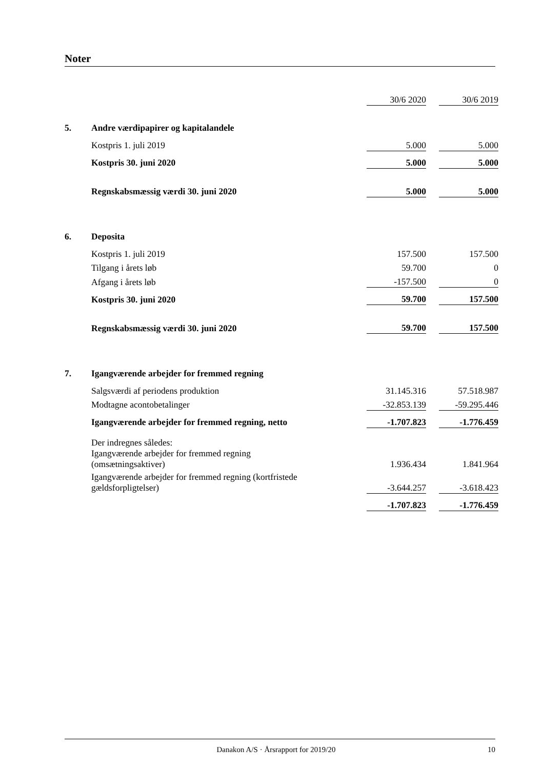Noter
| | | 30/6 2020 | | 30/6 2019 |
| 5. | Andre værdipapirer og kapitalandele | | | |
| | Kostpris 1. juli 2019 | 5.000 | | 5.000 |
| | Kostpris 30. juni 2020 | 5.000 | | 5.000 |
| | Regnskabsmæssig værdi 30. juni 2020 | 5.000 | | 5.000 |
| 6. | Deposita | | | |
| | Kostpris 1. juli 2019 | 157.500 | | 157.500 |
| | Tilgang i årets løb | 59.700 | | 0 |
| | Afgang i årets løb | -157.500 | | 0 |
| | Kostpris 30. juni 2020 | 59.700 | | 157.500 |
| | Regnskabsmæssig værdi 30. juni 2020 | 59.700 | | 157.500 |
| 7. | Igangværende arbejder for fremmed regning | | | |
| | Salgsværdi af periodens produktion | 31.145.316 | | 57.518.987 |
| | Modtagne acontobetalinger | -32.853.139 | | -59.295.446 |
| | Igangværende arbejder for fremmed regning, netto | -1.707.823 | | -1.776.459 |
| | Der indregnes således: | | | |
| | Igangværende arbejder for fremmed regning (omsætningsaktiver) | 1.936.434 | | 1.841.964 |
| | Igangværende arbejder for fremmed regning (kortfristede gældsforpligtelser) | -3.644.257 | | -3.618.423 |
| | | -1.707.823 | | -1.776.459 |
Danakon A/S · Årsrapport for 2019/20 10